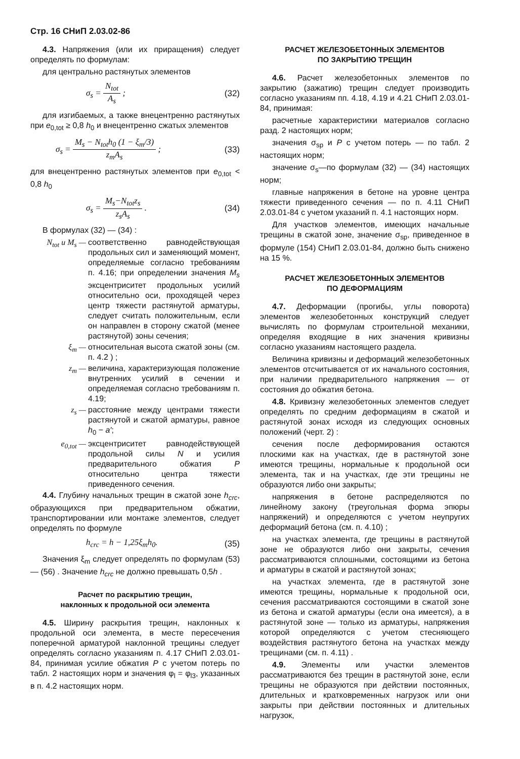Стр. 16 СНиП 2.03.02-86
4.3. Напряжения (или их приращения) следует определять по формулам:
для центрально растянутых элементов
σ<sub>s</sub> = N<sub>tot</sub> A<sub>s</sub> ; (32)
для изгибаемых, а также внецентренно растянутых при e<sub>0,tot</sub> ≥ 0,8 h<sub>0</sub> и внецентренно сжатых элементов
σ<sub>s</sub> = M<sub>s</sub> − N<sub>tot</sub>h<sub>0</sub> (1 − ξ<sub>m</sub>/3) z<sub>m</sub>A<sub>s</sub> ; (33)
для внецентренно растянутых элементов при e<sub>0,tot</sub> < 0,8 h<sub>0</sub>
σ<sub>s</sub> = M<sub>s</sub>−N<sub>tot</sub>z<sub>s</sub> z<sub>s</sub>A<sub>s</sub> . (34)
В формулах (32) — (34) :
N<sub>tot</sub> и M<sub>s</sub> — соответственно равнодействующая продольных сил и заменяющий момент, определяемые согласно требованиям п. 4.16; при определении значения M<sub>s</sub> эксцентриситет продольных усилий относительно оси, проходящей через центр тяжести растянутой арматуры, следует считать положительным, если он направлен в сторону сжатой (менее растянутой) зоны сечения;
ξ<sub>m</sub> — относительная высота сжатой зоны (см. п. 4.2 ) ;
z<sub>m</sub> — величина, характеризующая положение внутренних усилий в сечении и определяемая согласно требованиям п. 4.19;
z<sub>s</sub> — расстояние между центрами тяжести растянутой и сжатой арматуры, равное h<sub>0</sub> − a′;
e<sub>0,tot</sub> — эксцентриситет равнодействующей продольной силы N и усилия предварительного обжатия P относительно центра тяжести приведенного сечения.
4.4. Глубину начальных трещин в сжатой зоне h<sub>crc</sub>, образующихся при предварительном обжатии, транспортировании или монтаже элементов, следует определять по формуле
h<sub>crc</sub> = h − 1,25ξ<sub>m</sub>h<sub>0</sub>. (35)
Значения ξ<sub>m</sub> следует определять по формулам (53) — (56) . Значение h<sub>crc</sub> не должно превышать 0,5h .
Расчет по раскрытию трещин,
наклонных к продольной оси элемента
4.5. Ширину раскрытия трещин, наклонных к продольной оси элемента, в месте пересечения поперечной арматурой наклонной трещины следует определять согласно указаниям п. 4.17 СНиП 2.03.01-84, принимая усилие обжатия P с учетом потерь по табл. 2 настоящих норм и значения φ<sub>l</sub> = φ<sub>l3</sub>, указанных в п. 4.2 настоящих норм.
РАСЧЕТ ЖЕЛЕЗОБЕТОННЫХ ЭЛЕМЕНТОВ
ПО ЗАКРЫТИЮ ТРЕЩИН
4.6. Расчет железобетонных элементов по закрытию (зажатию) трещин следует производить согласно указаниям пп. 4.18, 4.19 и 4.21 СНиП 2.03.01-84, принимая:
расчетные характеристики материалов согласно разд. 2 настоящих норм;
значения σ<sub>sp</sub> и P с учетом потерь — по табл. 2 настоящих норм;
значение σ<sub>s</sub>—по формулам (32) — (34) настоящих норм;
главные напряжения в бетоне на уровне центра тяжести приведенного сечения — по п. 4.11 СНиП 2.03.01-84 с учетом указаний п. 4.1 настоящих норм.
Для участков элементов, имеющих начальные трещины в сжатой зоне, значение σ<sub>sp</sub>, приведенное в формуле (154) СНиП 2.03.01-84, должно быть снижено на 15 %.
РАСЧЕТ ЖЕЛЕЗОБЕТОННЫХ ЭЛЕМЕНТОВ
ПО ДЕФОРМАЦИЯМ
4.7. Деформации (прогибы, углы поворота) элементов железобетонных конструкций следует вычислять по формулам строительной механики, определяя входящие в них значения кривизны согласно указаниям настоящего раздела.
Величина кривизны и деформаций железобетонных элементов отсчитывается от их начального состояния, при наличии предварительного напряжения — от состояния до обжатия бетона.
4.8. Кривизну железобетонных элементов следует определять по средним деформациям в сжатой и растянутой зонах исходя из следующих основных положений (черт. 2) :
сечения после деформирования остаются плоскими как на участках, где в растянутой зоне имеются трещины, нормальные к продольной оси элемента, так и на участках, где эти трещины не образуются либо они закрыты;
напряжения в бетоне распределяются по линейному закону (треугольная форма эпюры напряжений) и определяются с учетом неупругих деформаций бетона (см. п. 4.10) ;
на участках элемента, где трещины в растянутой зоне не образуются либо они закрыты, сечения рассматриваются сплошными, состоящими из бетона и арматуры в сжатой и растянутой зонах;
на участках элемента, где в растянутой зоне имеются трещины, нормальные к продольной оси, сечения рассматриваются состоящими в сжатой зоне из бетона и сжатой арматуры (если она имеется), а в растянутой зоне — только из арматуры, напряжения которой определяются с учетом стесняющего воздействия растянутого бетона на участках между трещинами (см. п. 4.11) .
4.9. Элементы или участки элементов рассматриваются без трещин в растянутой зоне, если трещины не образуются при действии постоянных, длительных и кратковременных нагрузок или они закрыты при действии постоянных и длительных нагрузок,